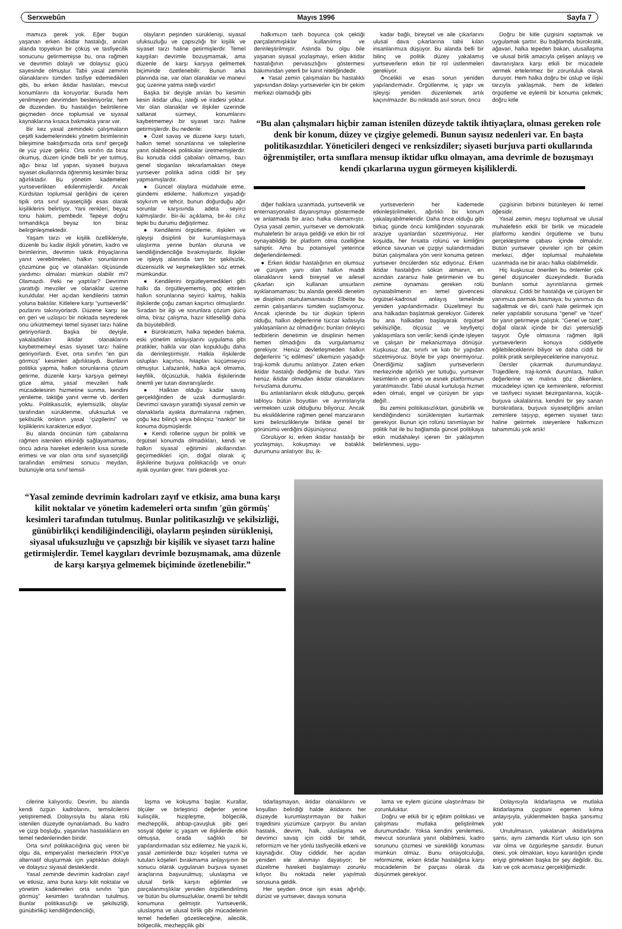Serxwebûn Mayıs 1996 Sayfa 7
mamıza gerek yok. Eğer bugün yaşanan erken iktidar hastalığı, anılan alanda topyekün bir çöküş ve tasfiyecilik sonucunu getirmemişse bu, ona rağmen ve devrimin dolaylı ve dolaysız gücü sayesinde olmuştur. Tabii yasal zeminin olanaklarını tümden tasfiye edemedikleri gibi, bu erken iktidar hastaları, mevcut konumlarını da koruyorlar. Burada hem yenilmeyen devrimden besleniyorlar, hem de düzenden. Bu hastalığın belirtilerine geçmeden önce toplumsal ve siyasal kaynaklarına kısaca bakmakta yarar var.
Bir kez yasal zemindeki çalışmaların çeşitli kademelerindeki yönetim birimlerinin bileşimine baktığımızda orta sınıf gerçeği ile yüz yüze geliriz. Orta sınıfın da biraz okumuş, düzen içinde belli bir yer tutmuş, ağzı biraz laf yapan, siyaseti burjuva siyaset okullarında öğrenmiş kesimler biraz ağırlıktadır. Bu yönetim kademeleri yurtseverlikten etkilenmişlerdir. Ancak Kürdsitan toplumsal geriliğini de içeren tipik orta sınıf siyasetçiliği esas olarak kişiliklerini belirtiyor. Yani renkleri, beyaz tonu hakim, pembedir. Tepeye doğru tırmandıkça beyaz ton biraz belirginleşmektedir.
Yaşam tarzı ve kişilik özellikleriyle, düzenle bu kadar ilişkili yönetim, kadro ve birimlerinin, devrimin taktik ihtiyaçlarına yanıt verebilmeleri, halkın sorunlarının çözümüne güç ve olanakları ölçüsünde yardımcı olmaları mümkün olabilir mi? Olamazdı. Peki ne yaptılar? Devrimin yarattığı mevziler ve olanaklar üzerine kuruldular. Her açıdan kendilerini tatmin yoluna baktılar. Kitlelere karşı “yurtseverlik” pozlarını takınıyorlardı. Düzene karşı ise en geri ve uzlaşıcı bir noktada seyrederek onu ürkütmemeyi temel siyaset tarzı haline getiriyorlardı. Başka bir deyişle, yakaladıkları iktidar olanaklarını kaybetmemeyi esas siyaset tarzı haline getiriyorlardı. Evet, orta sınıfın “en gün görmüş” kesimleri ağırlıktaydı. Bunların politika yapma, halkın sorunlarına çözüm getirme, düzenle karşı karşıya gelmeyi göze alma, yasal mevzileri halk mücadelesinin hizmetine sunma, kendini yenileme, taktiğe yanıt verme vb. dertleri yoktu. Politikasızlık, eylemsizlik, olaylar tarafından sürüklenme, ufuksuzluk ve şekilsizlik onların yasal “çizgilerini” ve kişiliklerini karakterize ediyor.
Bu alanda öncünün tüm çabalarına rağmen istenilen etkinliği sağlayamaması, öncü adına hareket edenlerin kısa sürede erimesi ve var olan orta sınıf siyasetçiliği tarafından emilmesi sonucu meydan, bütünüyle orta sınıf temsil-
olayların peşinden sürüklenişi, siyasal ufuksuzluğu ve çapsızlığı bir kişilik ve siyaset tarzı haline getirmişlerdir. Temel kaygıları devrimle bozuşmamak, ama düzenle de karşı karşıya gelmemek biçiminde özetlenebilir. Bunun arka planında ise, var olan olanaklar ve manevi güç üzerine yatma isteği vardır!
Başka bir deyişle anılan bu kesimin kesin iktidar ufku, isteği ve iradesi yoktur. Var olan olanaklar ve ilişkiler üzerinde saltanat sürmeyi, konumlarını kaybetmemeyi bir siyaset tarzı haline getirmişlerdir. Bu nedenle:
● Özel savaş ve düzene karşı tutarlı, halkın temel sorunlarına ve taleplerine yanıt olabilecek politikalar üretmemişlerdir. Bu konuda ciddi çabaları olmamış, bazı genel sloganları tekrarlamaktan öteye yurtsever politika adına ciddi bir şey yapmamışlardır.
● Güncel olaylara müdahale etme, gündemi etkileme; halkımızın yaşadığı soykırım ve tehcir, bunun doğurduğu ağır sorunlar karşısında adeta seyirci kalmışlardır. Bir-iki açıklama, bir-iki cılız tepki bu durumu değiştirmez.
● Kendilerini örgütleme, ilişkileri ve işleyişi disiplinli bir kurumlaştırmaya ulaştırma yerine bunları oluruna ve kendiliğindenciliğe bırakmışlardır. İlişkiler ve işleyiş alanında tam bir şekilsizlik, düzensizlik ve keşmekeşlikten söz etmek mümkündür.
● Kendilerini örgütleyemedikleri gibi halkı da örgütleyememiş, göç ettirilen halkın sorunlarına seyirci kalmış, halkla ilişkilerde çoğu zaman kaçırtıcı olmuşlardır. Sıradan bir ilgi ve sorunlara çözüm gücü olma, biraz çalışma, hazır kitleselliği daha da büyütebilirdi.
● Bürokratizm, halka tepeden bakma, eski yönetim anlayışlarını uygulama gibi pratikler, halkla var olan kopukluğu daha da derinleştirmiştir. Halkla ilişkilerde üslupları kaçırtıcı, hitapları küçümseyici olmuştur. Lafazanlık, halka açık olmama, keyfilik, ölçüsüzlük, halkla ilişkilerinde önemli yer tutan davranışlardır.
● Halktan olduğu kadar savaş gerçekliğinden de uzak durmuşlardır. Devrimci savaşın yarattığı siyasal zemin ve olanaklarla ayakta durmalarına rağmen, çoğu kez bilinçli veya bilinçsiz “nankör” bir konuma düşmüşlerdir.
● Kendi rollerine uygun bir politik ve örgütsel konumda olmadıkları, kendi ve halkın siyasal eğitimini akıllarından geçirmedikleri için, doğal olarak iç ilişkilerine burjuva politikacılığı ve onun ayak oyunları girer. Yani giderek yoz-
halkımızın tarih boyunca çok çektiği parçalanmışlıklar kullanılmış ve derinleştirilmiştir. Aslında bu olgu bile yaşanan siyasal yozlaşmayı, erken iktidar hastalığının pervasızlığını göstermesi bakımından yeterli bir kanıt niteliğindedir.
● Yasal zemin çalışmaları bu hastalıklı yapısından dolayı yurtseverler için bir çekim merkezi olamadığı gibi
kadar bağlı, bireysel ve aile çıkarlarını ulusal dava çıkarlarına tabii kılan insanlarımıza düşüyor. Bu alanda belli bir bilinç ve politik düzey yakalamış yurtseverlerin etkin bir rol üstlenmeleri gerekiyor.
Öncelikli ve esas sorun yeniden yapılandırmadır. Örgütlenme, iç yapı ve işleyişi yeniden düzenlemek artık kaçınılmazdır. Bu noktada asıl sorun, öncü
Doğru bir kitle çizgisini saptamak ve uygulamak şarttır. Bu bağlamda bürokratik, ağavari, halka tepeden bakan, ulusallaşma ve ulusal birlik amacıyla çelişen anlayış ve davranışlara karşı etkili bir mücadele vermek ertelenmez bir zorunluluk olarak duruyor. Hem halka doğru bir üslup ve ilişki tarzıyla yaklaşmak, hem de kitleleri örgütleme ve eylemli bir konuma çekmek; doğru kitle
“Bu alan çalışmaları hiçbir zaman istenilen düzeyde taktik ihtiyaçlara, olması gereken role denk bir konum, düzey ve çizgiye gelemedi. Bunun sayısız nedenleri var. En başta politikasızdılar. Yöneticileri dengeci ve renksizdiler; siyaseti burjuva parti okullarında öğrenmiştiler, orta sınıflara mensup iktidar ufku olmayan, ama devrimle de bozuşmayı kendi çıkarlarına uygun görmeyen kişiliklerdi.
diğer halklara uzanmada, yurtseverlik ve enternasyonalist dayanışmayı göstermede ve anlatmada bir aracı halka olamamıştır. Oysa yasal zemin, yurtsever ve demokratik muhalefetin bir araya geldiği ve etkin bir rol oynayabildiği bir platform olma özelliğine sahiptir. Ama bu potansiyel yeterince değerlendirilemedi.
● Erken iktidar hastalığının en olumsuz ve çürüyen yanı olan halkın maddi olanaklarını kendi bireysel ve ailesel çıkarları için kullanan unsurların ayıklanamaması; bu alanda gerekli denetim ve disiplinin oturtulamamasıdır. Elbette bu zemin çalışanlarını tümden suçlamıyoruz. Ancak içlerinde bu tür düşkün tiplerin olduğu, halkın değerlerine tüccar kafasıyla yaklaşanların az olmadığını; bunları önleyici tedbirlerin denetimin ve disiplinin hemen hemen olmadığını da vurgulamamız gerekiyor. Henüz devletleşmeden halkın değerlerini “iç edilmesi” ülkemizin yaşadığı traji-komik durumu anlatıyor. Zaten erken iktidar hastalığı dediğimiz de budur. Yani henüz iktidar olmadan iktidar olanaklarını hırsızlama durumu.
Bu anlatılanların eksik olduğunu, gerçek tabloyu bütün boyutları ve ayrıntılarıyla vermekten uzak olduğunu biliyoruz. Ancak bu eksikliklerine rağmen genel manzaranın kimi belirsizlikleriyle birlikte genel bir görünümü verdiğini düşünüyoruz.
Görülüyor ki, erken iktidar hastalığı bir yozlaşmayı, kokuşmayı ve bataklık durumunu anlatıyor. Bu, ik-
yurtseverlerin her kademede etkinleştirilmeleri, ağırlıklı bir konum yakalayabilmeleridir. Daha önce olduğu gibi birkaç günde öncü kimliğinden soyunarak araziye uyanlardan sözetmiyoruz. Her koşulda, her fırsatta rolünü ve kimliğini etkince savunan ve çizgiyi sulandırmadan bütün çalışmalara yön verir konuma getiren yurtsever öncülerden söz ediyoruz. Erken iktidar hastalığını sökün atmanın, en azından zararsız hale getirmenin ve bu zemine oynaması gereken rolü oynatabilmenin en temel güvencesi örgütsel-kadrosal anlayış temelinde yeniden yapılandırmadır. Düzeltmeyi bu ana halkadan başlatmak gerekiyor. Giderek bu ana halkadan başlayarak örgütsel şekilsizliğe, ölçüsüz ve keyfiyetçi yaklaşımlara son verilir; kendi içinde işleyen ve çalışan bir mekanizmaya dönüşür. Kuşkusuz dar, sınırlı ve katı bir yapıdan sözetmiyoruz. Böyle bir yapı önermiyoruz. Önerdiğimiz sağlam yurtseverlerin merkezinde ağırlıklı yer tuttuğu, yurtsever kesimlerin en geniş ve esnek platformunun yaratılmasıdır. Tabii ulusal kurtuluşa hizmet eden olmalı, engel ve çürüyen bir yapı değil!..
Bu zemini politikasızlıktan, günübirlik ve kendiliğindenci sürüklenişten kurtarmak gerekiyor. Bunun için rolünü tanımlayan bir politik hat ile bu bağlamda güncel politikaya etkin müdahaleyi içeren bir yaklaşımın belirlenmesi, uygu-
çizgisinin birbirini bütünleyen iki temel öğesidir.
Yasal zemin, meşru toplumsal ve ulusal muhalefetin etkili bir birlik ve mücadele platformu kendini örgütleme ve bunu gerçekleştirme çabası içinde olmalıdır. Bütün yurtsever çevreler için bir çekim merkezi, diğer toplumsal muhalefete uzanmada ise bir aracı halka olabilmelidir.
Hiç kuşkusuz önerilen bu önlemler çok genel düşünceler düzeyindedir. Burada bunların somut ayrıntılarına girmek olanaksız. Ciddi bir hastalığa ve çürüyen bir yanımıza parmak basmaya; bu yanımızı da sağaltmak ve diri, canlı hale getirmek için neler yapılabilir sorusuna “genel” ve “özet” bir yanıt getirmeye çalıştık. “Genel ve özet”, doğal olarak içinde bir dizi yetersizliği taşıyor. Öyle olmasına rağmen ilgili yurtseverlerin konuya ciddiyetle eğilebileceklerini biliyor ve daha ciddi bir politik pratik sergileyeceklerine inanıyoruz.
Dersler çıkarmak durumundayız. Trajedilere, traji-komik durumlara, halkın değerlerine ve malına göz dikenlere, mücadeleyi içten içe kemirenlere, reformist ve tasfiyeci siyaset bezirganlarına, küçük-burjuva ukalalarına, kendini bir şey sanan bürokratlara, burjuva siyasetçiliğini anılan zeminlere taşıyıp, egemen siyaset tarzı haline getirmek isteyenlere halkımızın tahammülü yok artık!
“Yasal zeminde devrimin kadroları zayıf ve etkisiz, ama buna karşı kilit noktalar ve yönetim kademeleri orta sınıfın 'gün görmüş' kesimleri tarafından tutulmuş. Bunlar politikasızlığı ve şekilsizliği, günübirlikçi kendiliğindenciliği, olayların peşinden sürüklenişi, siyasal ufuksuzluğu ve çapsızlığı bir kişilik ve siyaset tarzı haline getirmişlerdir. Temel kaygıları devrimle bozuşmamak, ama düzenle de karşı karşıya gelmemek biçiminde özetlenebilir.”
cilerine kalıyordu. Devrim, bu alanda kendi özgün kadrolarını, temsilcilerini yetiştiremedi. Dolayısıyla bu alana rolü istenilen düzeyde oynatılamadı. Bu kadro ve çizgi boşluğu, yaşanılan hastalıkların en temel nedenlerinden biridir.
Orta sınıf politikacılığına güç veren bir olgu da, emperyalist merkezlerin PKK'ye alternatif oluşturmak için yaptıkları dolaylı ve dolaysız siyasal desteklerdir.
Yasal zeminde devrimin kadroları zayıf ve etkisiz, ama buna karşı kilit noktalar ve yönetim kademeleri orta sınıfın “gün görmüş” kesimleri tarafından tutulmuş. Bunlar politikasızlığı ve şekilsizliği, günübirlikçi kendiliğindenciliği,
laşma ve kokuşma başlar. Kurallar, ölçüler ve birleştirici değerler yerine kulisçilik, hizipleşme, bölgecilik, mezhepçilik, ahbap-çavuşluk gibi geri sosyal öğeler iç yaşam ve ilişkilerde etkin olmuşsa, orada sağlıklı bir yapılandırmadan söz edilemez. Ne yazık ki, yasal zeminlerde bazı köşeleri tutma ve tutulan köşeleri bırakmama anlayışının bir sonucu olarak uygulanan burjuva siyaset araçlarına başvurulmuş; uluslaşma ve ulusal birlik karşıtı eğilimler ve parçalanmışlıklar yeniden örgütlendirilmiş ve bütün bu olumsuzluklar, önemli bir tehdit konumuna gelmiştir. Yurtseverlik, uluslaşma ve ulusal birlik gibi mücadelenin temel hedefleri gözetileceğine, ailecilik, bölgecilik, mezhepçilik gibi
tidarlaşmayan, iktidar olanaklarını ve koşulları belirdiği halde iktidarını her düzeyde kurumlaştırmayan bir halkın trajedisini yüzümüze çarpıyor. Bu anılan hastalık, devrim, halk, uluslaşma ve devrimci savaş için ciddi bir tehdit, reformizm ve her yönlü tasfiyecilik etkeni ve kaynağıdır. Olay ciddidir, her açıdan yeniden ele alınmayı dayatıyor; bir düzeltme hareketi başlatmayı zorunlu kılıyor. Bu noktada neler yapılmalı sorusuna geldik.
Her şeyden önce işin esas ağırlığı, dürüst ve yurtsever, davaya sonuna
lama ve eylem gücüne ulaştırılması bir zorunluluktur.
Doğru ve etkili bir iç eğitim politikası ve çalışması mutlaka geliştirilmek durumundadır. Yoksa kendini yenilemesi, mevcut sorunlara yanıt olabilmesi, kadro sorununu çözmesi ve sürekliliği koruması mümkün olmaz. Bunu ortayolculuğa, reformizme, erken iktidar hastalığına karşı mücadelenin bir parçası olarak da düşünmek gerekiyor.
Dolayısıyla iktidarlaşma ve mutlaka iktidarlaşma çizgisini egemen kılma anlayışıyla, yüklenmekten başka şansımız yok!
Unutulmasın, yakalanan iktidarlaşma şansı, aynı zamanda Kürt ulusu için son var olma ve özgürleşme şansıdır. Bunun ötesi, yok olmaktan, koyu karanlığın içinde eriyip gitmekten başka bir şey değildir. Bu, katı ve çok acımasız gerçekliğimizdir.